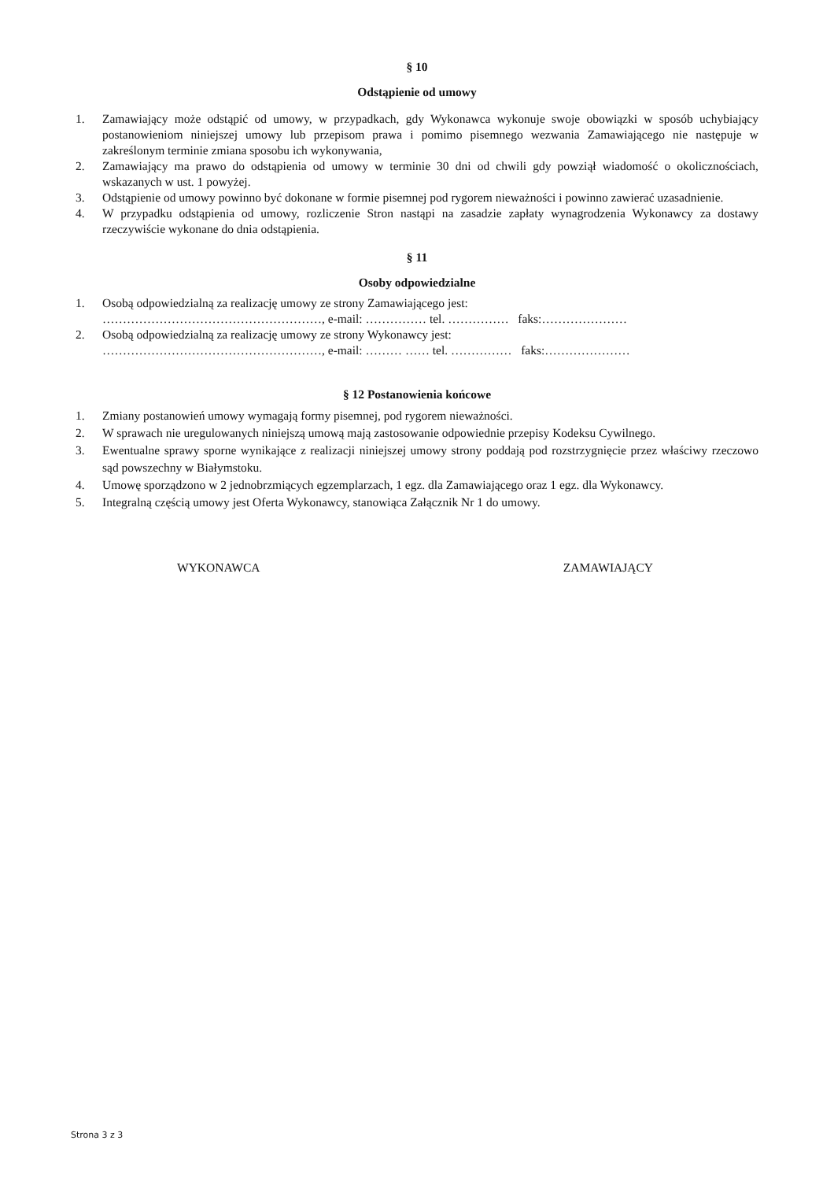§ 10
Odstąpienie od umowy
1. Zamawiający może odstąpić od umowy, w przypadkach, gdy Wykonawca wykonuje swoje obowiązki w sposób uchybiający postanowieniom niniejszej umowy lub przepisom prawa i pomimo pisemnego wezwania Zamawiającego nie następuje w zakreślonym terminie zmiana sposobu ich wykonywania,
2. Zamawiający ma prawo do odstąpienia od umowy w terminie 30 dni od chwili gdy powziął wiadomość o okolicznościach, wskazanych w ust. 1 powyżej.
3. Odstąpienie od umowy powinno być dokonane w formie pisemnej pod rygorem nieważności i powinno zawierać uzasadnienie.
4. W przypadku odstąpienia od umowy, rozliczenie Stron nastąpi na zasadzie zapłaty wynagrodzenia Wykonawcy za dostawy rzeczywiście wykonane do dnia odstąpienia.
§ 11
Osoby odpowiedzialne
1. Osobą odpowiedzialną za realizację umowy ze strony Zamawiającego jest:
………………………………………………, e-mail: …………… tel. …………… faks:…………………
2. Osobą odpowiedzialną za realizację umowy ze strony Wykonawcy jest:
………………………………………………, e-mail: ……… …… tel. …………… faks:…………………
§ 12 Postanowienia końcowe
1. Zmiany postanowień umowy wymagają formy pisemnej, pod rygorem nieważności.
2. W sprawach nie uregulowanych niniejszą umową mają zastosowanie odpowiednie przepisy Kodeksu Cywilnego.
3. Ewentualne sprawy sporne wynikające z realizacji niniejszej umowy strony poddają pod rozstrzygnięcie przez właściwy rzeczowo sąd powszechny w Białymstoku.
4. Umowę sporządzono w 2 jednobrzmiących egzemplarzach, 1 egz. dla Zamawiającego oraz 1 egz. dla Wykonawcy.
5. Integralną częścią umowy jest Oferta Wykonawcy, stanowiąca Załącznik Nr 1 do umowy.
WYKONAWCA ZAMAWIAJĄCY
Strona 3 z 3